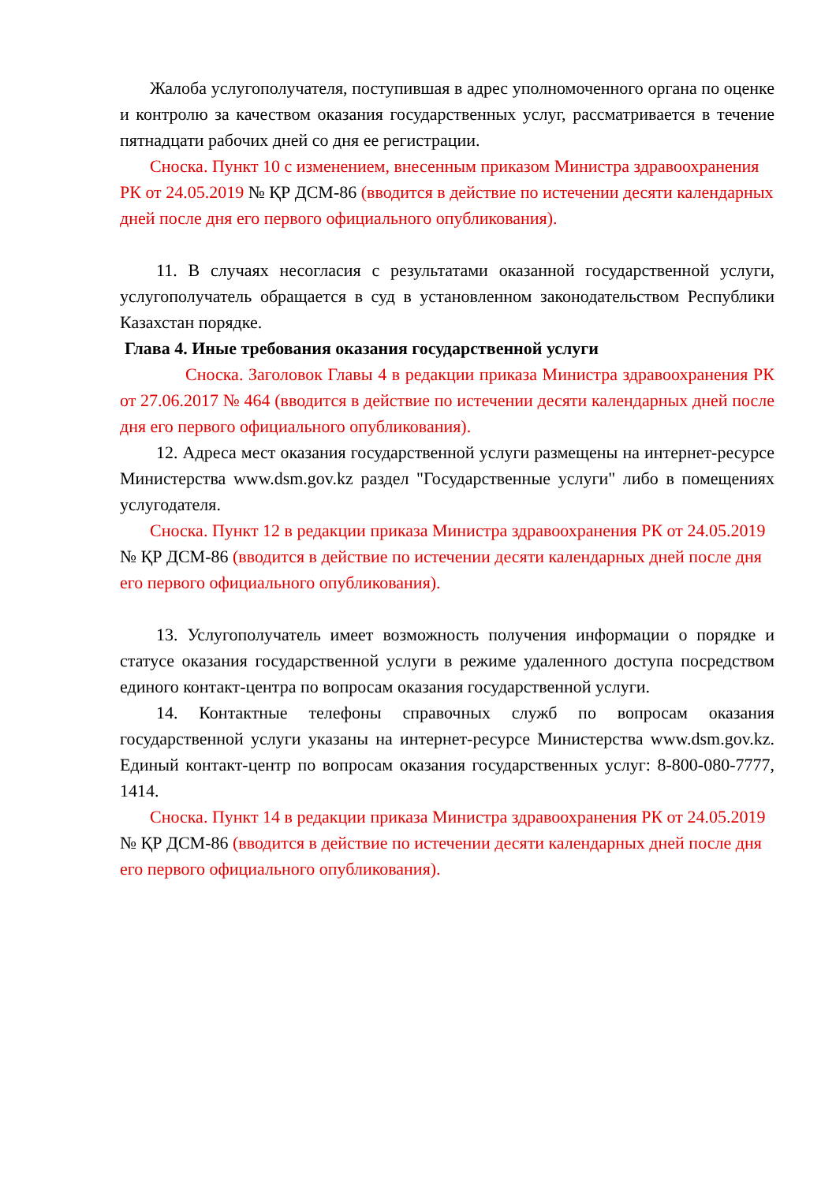Жалоба услугополучателя, поступившая в адрес уполномоченного органа по оценке и контролю за качеством оказания государственных услуг, рассматривается в течение пятнадцати рабочих дней со дня ее регистрации.
Сноска. Пункт 10 с изменением, внесенным приказом Министра здравоохранения РК от 24.05.2019 № ҚР ДСМ-86 (вводится в действие по истечении десяти календарных дней после дня его первого официального опубликования).
11. В случаях несогласия с результатами оказанной государственной услуги, услугополучатель обращается в суд в установленном законодательством Республики Казахстан порядке.
Глава 4. Иные требования оказания государственной услуги
Сноска. Заголовок Главы 4 в редакции приказа Министра здравоохранения РК от 27.06.2017 № 464 (вводится в действие по истечении десяти календарных дней после дня его первого официального опубликования).
12. Адреса мест оказания государственной услуги размещены на интернет-ресурсе Министерства www.dsm.gov.kz раздел "Государственные услуги" либо в помещениях услугодателя.
Сноска. Пункт 12 в редакции приказа Министра здравоохранения РК от 24.05.2019 № ҚР ДСМ-86 (вводится в действие по истечении десяти календарных дней после дня его первого официального опубликования).
13. Услугополучатель имеет возможность получения информации о порядке и статусе оказания государственной услуги в режиме удаленного доступа посредством единого контакт-центра по вопросам оказания государственной услуги.
14. Контактные телефоны справочных служб по вопросам оказания государственной услуги указаны на интернет-ресурсе Министерства www.dsm.gov.kz. Единый контакт-центр по вопросам оказания государственных услуг: 8-800-080-7777, 1414.
Сноска. Пункт 14 в редакции приказа Министра здравоохранения РК от 24.05.2019 № ҚР ДСМ-86 (вводится в действие по истечении десяти календарных дней после дня его первого официального опубликования).